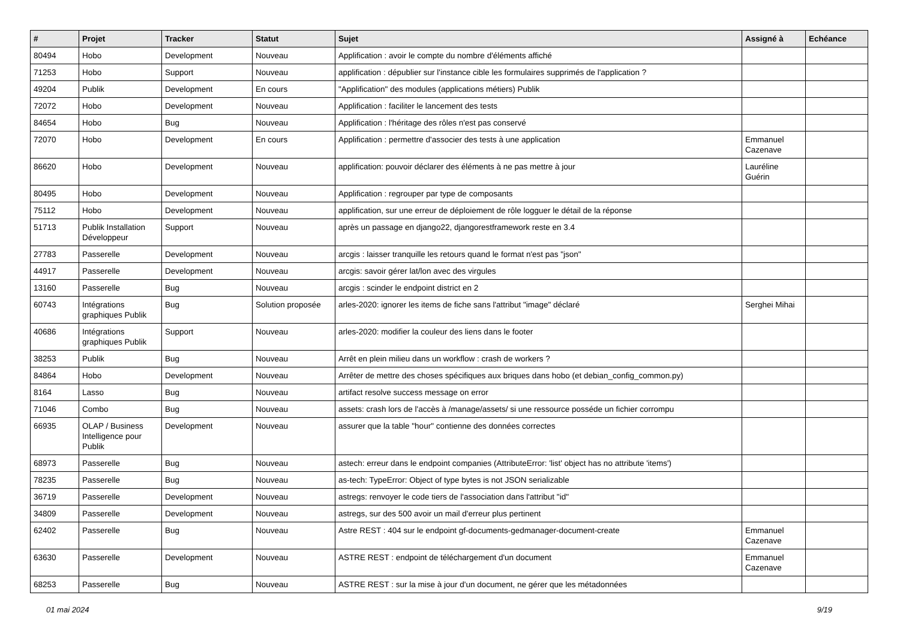| # | Projet | Tracker | Statut | Sujet | Assigné à | Echéance |
| --- | --- | --- | --- | --- | --- | --- |
| 80494 | Hobo | Development | Nouveau | Applification : avoir le compte du nombre d'éléments affiché | | |
| 71253 | Hobo | Support | Nouveau | applification : dépublier sur l'instance cible les formulaires supprimés de l'application ? | | |
| 49204 | Publik | Development | En cours | "Applification" des modules (applications métiers) Publik | | |
| 72072 | Hobo | Development | Nouveau | Applification : faciliter le lancement des tests | | |
| 84654 | Hobo | Bug | Nouveau | Applification : l'héritage des rôles n'est pas conservé | | |
| 72070 | Hobo | Development | En cours | Applification : permettre d'associer des tests à une application | Emmanuel Cazenave | |
| 86620 | Hobo | Development | Nouveau | applification: pouvoir déclarer des éléments à ne pas mettre à jour | Lauréline Guérin | |
| 80495 | Hobo | Development | Nouveau | Applification : regrouper par type de composants | | |
| 75112 | Hobo | Development | Nouveau | applification, sur une erreur de déploiement de rôle logguer le détail de la réponse | | |
| 51713 | Publik Installation Développeur | Support | Nouveau | après un passage en django22, djangorestframework reste en 3.4 | | |
| 27783 | Passerelle | Development | Nouveau | arcgis : laisser tranquille les retours quand le format n'est pas "json" | | |
| 44917 | Passerelle | Development | Nouveau | arcgis: savoir gérer lat/lon avec des virgules | | |
| 13160 | Passerelle | Bug | Nouveau | arcgis : scinder le endpoint district en 2 | | |
| 60743 | Intégrations graphiques Publik | Bug | Solution proposée | arles-2020: ignorer les items de fiche sans l'attribut "image" déclaré | Serghei Mihai | |
| 40686 | Intégrations graphiques Publik | Support | Nouveau | arles-2020: modifier la couleur des liens dans le footer | | |
| 38253 | Publik | Bug | Nouveau | Arrêt en plein milieu dans un workflow : crash de workers ? | | |
| 84864 | Hobo | Development | Nouveau | Arrêter de mettre des choses spécifiques aux briques dans hobo (et debian_config_common.py) | | |
| 8164 | Lasso | Bug | Nouveau | artifact resolve success message on error | | |
| 71046 | Combo | Bug | Nouveau | assets: crash lors de l'accès à /manage/assets/ si une ressource posséde un fichier corrompu | | |
| 66935 | OLAP / Business Intelligence pour Publik | Development | Nouveau | assurer que la table "hour" contienne des données correctes | | |
| 68973 | Passerelle | Bug | Nouveau | astech: erreur dans le endpoint companies (AttributeError: 'list' object has no attribute 'items') | | |
| 78235 | Passerelle | Bug | Nouveau | as-tech: TypeError: Object of type bytes is not JSON serializable | | |
| 36719 | Passerelle | Development | Nouveau | astregs: renvoyer le code tiers de l'association dans l'attribut "id" | | |
| 34809 | Passerelle | Development | Nouveau | astregs, sur des 500 avoir un mail d'erreur plus pertinent | | |
| 62402 | Passerelle | Bug | Nouveau | Astre REST : 404 sur le endpoint gf-documents-gedmanager-document-create | Emmanuel Cazenave | |
| 63630 | Passerelle | Development | Nouveau | ASTRE REST : endpoint de téléchargement d'un document | Emmanuel Cazenave | |
| 68253 | Passerelle | Bug | Nouveau | ASTRE REST : sur la mise à jour d'un document, ne gérer que les métadonnées | | |
01 mai 2024 9/19